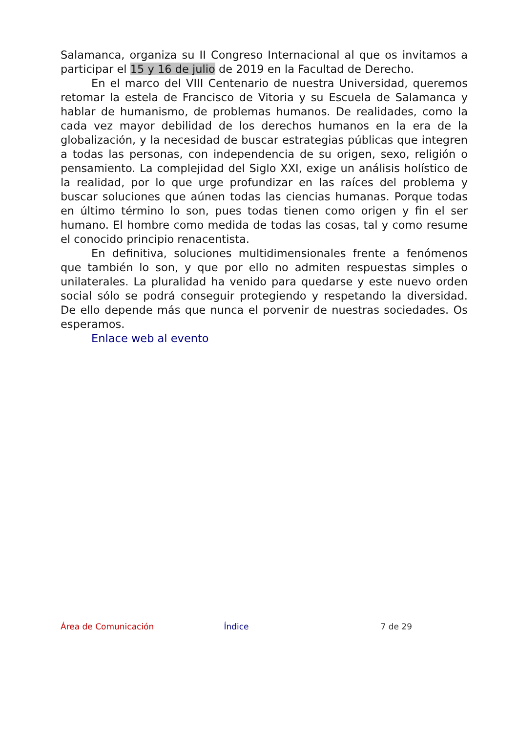Salamanca, organiza su II Congreso Internacional al que os invitamos a participar el 15 y 16 de julio de 2019 en la Facultad de Derecho.
En el marco del VIII Centenario de nuestra Universidad, queremos retomar la estela de Francisco de Vitoria y su Escuela de Salamanca y hablar de humanismo, de problemas humanos. De realidades, como la cada vez mayor debilidad de los derechos humanos en la era de la globalización, y la necesidad de buscar estrategias públicas que integren a todas las personas, con independencia de su origen, sexo, religión o pensamiento. La complejidad del Siglo XXI, exige un análisis holístico de la realidad, por lo que urge profundizar en las raíces del problema y buscar soluciones que aúnen todas las ciencias humanas. Porque todas en último término lo son, pues todas tienen como origen y fin el ser humano. El hombre como medida de todas las cosas, tal y como resume el conocido principio renacentista.
En definitiva, soluciones multidimensionales frente a fenómenos que también lo son, y que por ello no admiten respuestas simples o unilaterales. La pluralidad ha venido para quedarse y este nuevo orden social sólo se podrá conseguir protegiendo y respetando la diversidad. De ello depende más que nunca el porvenir de nuestras sociedades. Os esperamos.
Enlace web al evento
Área de Comunicación Índice 7 de 29